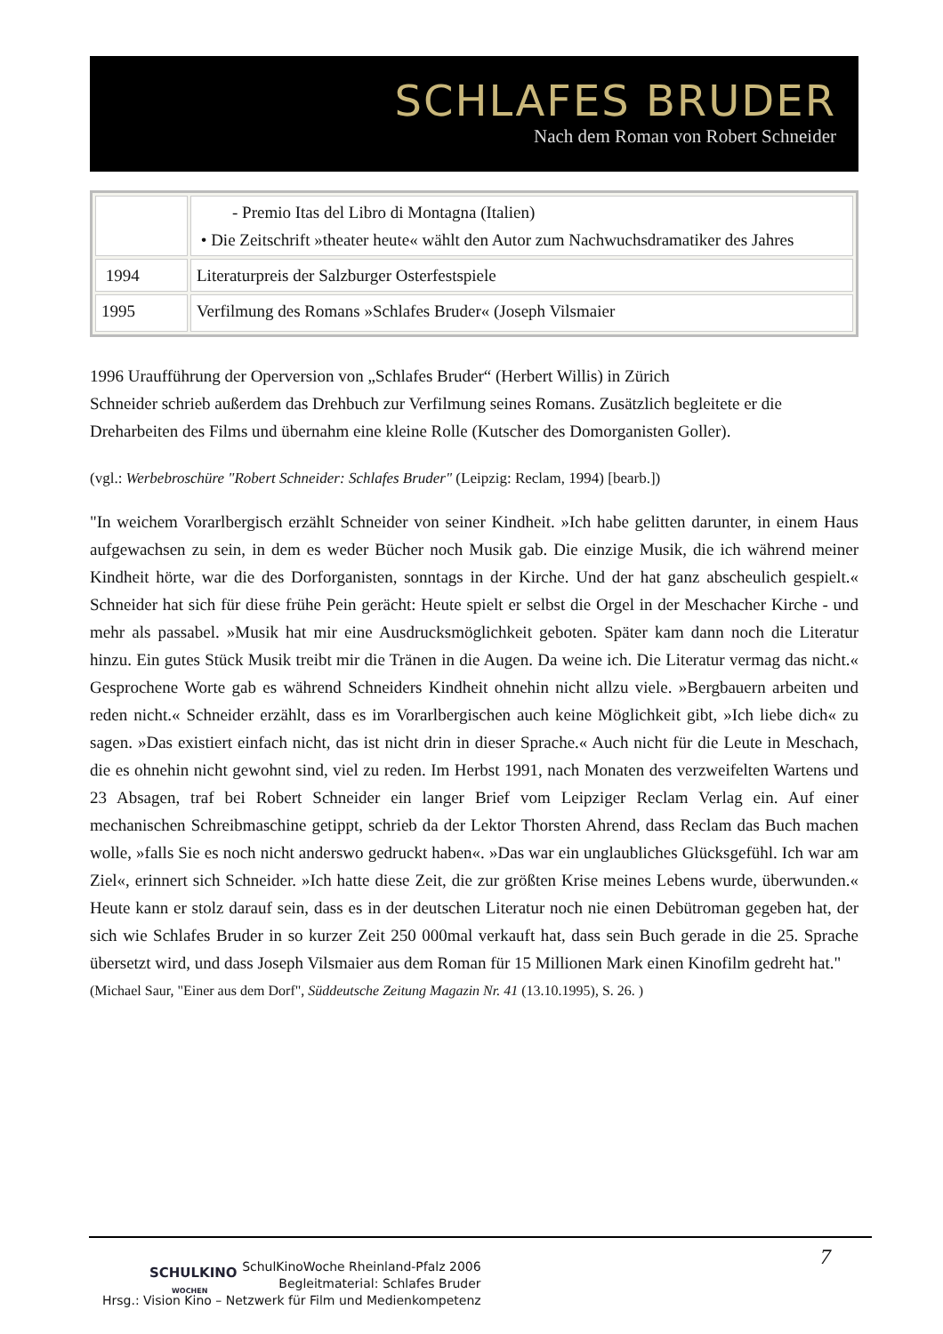SCHLAFES BRUDER
Nach dem Roman von Robert Schneider
| | - Premio Itas del Libro di Montagna (Italien) • Die Zeitschrift »theater heute« wählt den Autor zum Nachwuchsdramatiker des Jahres |
| 1994 | Literaturpreis der Salzburger Osterfestspiele |
| 1995 | Verfilmung des Romans »Schlafes Bruder« (Joseph Vilsmaier |
1996 Uraufführung der Operversion von „Schlafes Bruder“ (Herbert Willis) in Zürich
Schneider schrieb außerdem das Drehbuch zur Verfilmung seines Romans. Zusätzlich begleitete er die Dreharbeiten des Films und übernahm eine kleine Rolle (Kutscher des Domorganisten Goller).
(vgl.: Werbebroschüre "Robert Schneider: Schlafes Bruder" (Leipzig: Reclam, 1994) [bearb.])
"In weichem Vorarlbergisch erzählt Schneider von seiner Kindheit. »Ich habe gelitten darunter, in einem Haus aufgewachsen zu sein, in dem es weder Bücher noch Musik gab. Die einzige Musik, die ich während meiner Kindheit hörte, war die des Dorforganisten, sonntags in der Kirche. Und der hat ganz abscheulich gespielt.« Schneider hat sich für diese frühe Pein gerächt: Heute spielt er selbst die Orgel in der Meschacher Kirche - und mehr als passabel. »Musik hat mir eine Ausdrucksmöglichkeit geboten. Später kam dann noch die Literatur hinzu. Ein gutes Stück Musik treibt mir die Tränen in die Augen. Da weine ich. Die Literatur vermag das nicht.« Gesprochene Worte gab es während Schneiders Kindheit ohnehin nicht allzu viele. »Bergbauern arbeiten und reden nicht.« Schneider erzählt, dass es im Vorarlbergischen auch keine Möglichkeit gibt, »Ich liebe dich« zu sagen. »Das existiert einfach nicht, das ist nicht drin in dieser Sprache.« Auch nicht für die Leute in Meschach, die es ohnehin nicht gewohnt sind, viel zu reden. Im Herbst 1991, nach Monaten des verzweifelten Wartens und 23 Absagen, traf bei Robert Schneider ein langer Brief vom Leipziger Reclam Verlag ein. Auf einer mechanischen Schreibmaschine getippt, schrieb da der Lektor Thorsten Ahrend, dass Reclam das Buch machen wolle, »falls Sie es noch nicht anderswo gedruckt haben«. »Das war ein unglaubliches Glücksgefühl. Ich war am Ziel«, erinnert sich Schneider. »Ich hatte diese Zeit, die zur größten Krise meines Lebens wurde, überwunden.« Heute kann er stolz darauf sein, dass es in der deutschen Literatur noch nie einen Debütroman gegeben hat, der sich wie Schlafes Bruder in so kurzer Zeit 250 000mal verkauft hat, dass sein Buch gerade in die 25. Sprache übersetzt wird, und dass Joseph Vilsmaier aus dem Roman für 15 Millionen Mark einen Kinofilm gedreht hat."
(Michael Saur, "Einer aus dem Dorf", Süddeutsche Zeitung Magazin Nr. 41 (13.10.1995), S. 26. )
SCHULKINO
WOCHEN
SchulKinoWoche Rheinland-Pfalz 2006
Begleitmaterial: Schlafes Bruder
Hrsg.: Vision Kino – Netzwerk für Film und Medienkompetenz
7